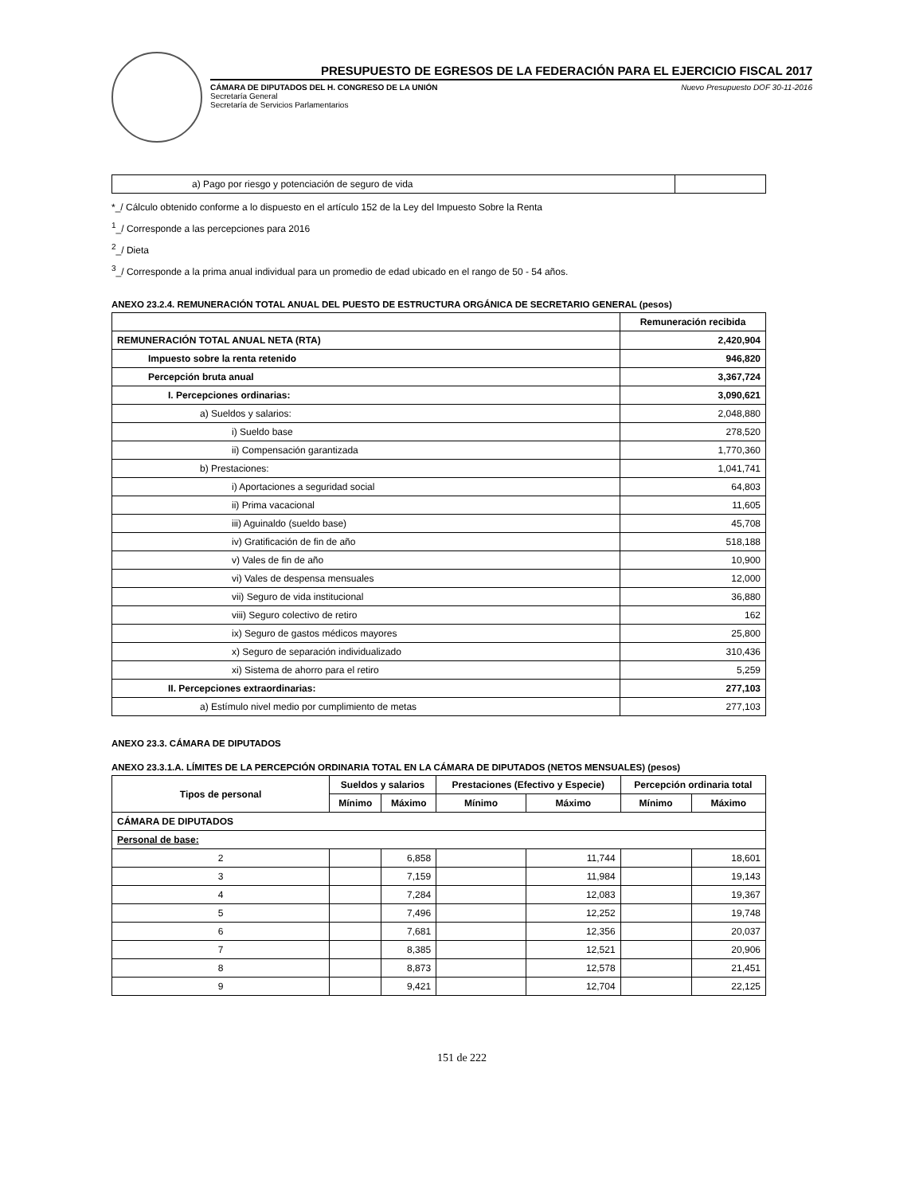PRESUPUESTO DE EGRESOS DE LA FEDERACIÓN PARA EL EJERCICIO FISCAL 2017
CÁMARA DE DIPUTADOS DEL H. CONGRESO DE LA UNIÓN
Secretaría General
Secretaría de Servicios Parlamentarios
Nuevo Presupuesto DOF 30-11-2016
| a) Pago por riesgo y potenciación de seguro de vida | |
*_/ Cálculo obtenido conforme a lo dispuesto en el artículo 152 de la Ley del Impuesto Sobre la Renta
<sup>1</sup>_/ Corresponde a las percepciones para 2016
<sup>2</sup>_/ Dieta
<sup>3</sup>_/ Corresponde a la prima anual individual para un promedio de edad ubicado en el rango de 50 - 54 años.
ANEXO 23.2.4. REMUNERACIÓN TOTAL ANUAL DEL PUESTO DE ESTRUCTURA ORGÁNICA DE SECRETARIO GENERAL (pesos)
| | Remuneración recibida |
| --- | --- |
| REMUNERACIÓN TOTAL ANUAL NETA (RTA) | 2,420,904 |
| Impuesto sobre la renta retenido | 946,820 |
| Percepción bruta anual | 3,367,724 |
| I. Percepciones ordinarias: | 3,090,621 |
| a) Sueldos y salarios: | 2,048,880 |
| i) Sueldo base | 278,520 |
| ii) Compensación garantizada | 1,770,360 |
| b) Prestaciones: | 1,041,741 |
| i) Aportaciones a seguridad social | 64,803 |
| ii) Prima vacacional | 11,605 |
| iii) Aguinaldo (sueldo base) | 45,708 |
| iv) Gratificación de fin de año | 518,188 |
| v) Vales de fin de año | 10,900 |
| vi) Vales de despensa mensuales | 12,000 |
| vii) Seguro de vida institucional | 36,880 |
| viii) Seguro colectivo de retiro | 162 |
| ix) Seguro de gastos médicos mayores | 25,800 |
| x) Seguro de separación individualizado | 310,436 |
| xi) Sistema de ahorro para el retiro | 5,259 |
| II. Percepciones extraordinarias: | 277,103 |
| a) Estímulo nivel medio por cumplimiento de metas | 277,103 |
ANEXO 23.3. CÁMARA DE DIPUTADOS
ANEXO 23.3.1.A. LÍMITES DE LA PERCEPCIÓN ORDINARIA TOTAL EN LA CÁMARA DE DIPUTADOS (NETOS MENSUALES) (pesos)
| Tipos de personal | Sueldos y salarios | | Prestaciones (Efectivo y Especie) | | Percepción ordinaria total | |
| --- | --- | --- | --- | --- | --- | --- |
| | Mínimo | Máximo | Mínimo | Máximo | Mínimo | Máximo |
| CÁMARA DE DIPUTADOS | | | | | | |
| Personal de base: | | | | | | |
| 2 | | 6,858 | | 11,744 | | 18,601 |
| 3 | | 7,159 | | 11,984 | | 19,143 |
| 4 | | 7,284 | | 12,083 | | 19,367 |
| 5 | | 7,496 | | 12,252 | | 19,748 |
| 6 | | 7,681 | | 12,356 | | 20,037 |
| 7 | | 8,385 | | 12,521 | | 20,906 |
| 8 | | 8,873 | | 12,578 | | 21,451 |
| 9 | | 9,421 | | 12,704 | | 22,125 |
151 de 222